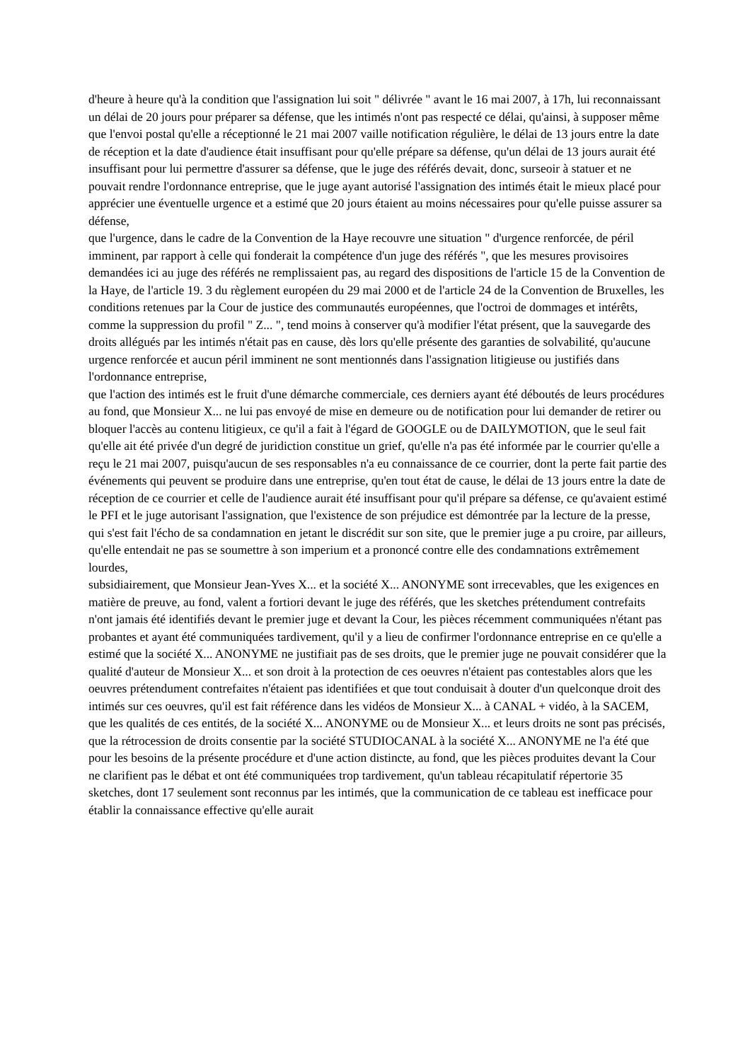d'heure à heure qu'à la condition que l'assignation lui soit " délivrée " avant le 16 mai 2007, à 17h, lui reconnaissant un délai de 20 jours pour préparer sa défense, que les intimés n'ont pas respecté ce délai, qu'ainsi, à supposer même que l'envoi postal qu'elle a réceptionné le 21 mai 2007 vaille notification régulière, le délai de 13 jours entre la date de réception et la date d'audience était insuffisant pour qu'elle prépare sa défense, qu'un délai de 13 jours aurait été insuffisant pour lui permettre d'assurer sa défense, que le juge des référés devait, donc, surseoir à statuer et ne pouvait rendre l'ordonnance entreprise, que le juge ayant autorisé l'assignation des intimés était le mieux placé pour apprécier une éventuelle urgence et a estimé que 20 jours étaient au moins nécessaires pour qu'elle puisse assurer sa défense,
que l'urgence, dans le cadre de la Convention de la Haye recouvre une situation " d'urgence renforcée, de péril imminent, par rapport à celle qui fonderait la compétence d'un juge des référés ", que les mesures provisoires demandées ici au juge des référés ne remplissaient pas, au regard des dispositions de l'article 15 de la Convention de la Haye, de l'article 19. 3 du règlement européen du 29 mai 2000 et de l'article 24 de la Convention de Bruxelles, les conditions retenues par la Cour de justice des communautés européennes, que l'octroi de dommages et intérêts, comme la suppression du profil " Z... ", tend moins à conserver qu'à modifier l'état présent, que la sauvegarde des droits allégués par les intimés n'était pas en cause, dès lors qu'elle présente des garanties de solvabilité, qu'aucune urgence renforcée et aucun péril imminent ne sont mentionnés dans l'assignation litigieuse ou justifiés dans l'ordonnance entreprise,
que l'action des intimés est le fruit d'une démarche commerciale, ces derniers ayant été déboutés de leurs procédures au fond, que Monsieur X... ne lui pas envoyé de mise en demeure ou de notification pour lui demander de retirer ou bloquer l'accès au contenu litigieux, ce qu'il a fait à l'égard de GOOGLE ou de DAILYMOTION, que le seul fait qu'elle ait été privée d'un degré de juridiction constitue un grief, qu'elle n'a pas été informée par le courrier qu'elle a reçu le 21 mai 2007, puisqu'aucun de ses responsables n'a eu connaissance de ce courrier, dont la perte fait partie des événements qui peuvent se produire dans une entreprise, qu'en tout état de cause, le délai de 13 jours entre la date de réception de ce courrier et celle de l'audience aurait été insuffisant pour qu'il prépare sa défense, ce qu'avaient estimé le PFI et le juge autorisant l'assignation, que l'existence de son préjudice est démontrée par la lecture de la presse, qui s'est fait l'écho de sa condamnation en jetant le discrédit sur son site, que le premier juge a pu croire, par ailleurs, qu'elle entendait ne pas se soumettre à son imperium et a prononcé contre elle des condamnations extrêmement lourdes,
subsidiairement, que Monsieur Jean-Yves X... et la société X... ANONYME sont irrecevables, que les exigences en matière de preuve, au fond, valent a fortiori devant le juge des référés, que les sketches prétendument contrefaits n'ont jamais été identifiés devant le premier juge et devant la Cour, les pièces récemment communiquées n'étant pas probantes et ayant été communiquées tardivement, qu'il y a lieu de confirmer l'ordonnance entreprise en ce qu'elle a estimé que la société X... ANONYME ne justifiait pas de ses droits, que le premier juge ne pouvait considérer que la qualité d'auteur de Monsieur X... et son droit à la protection de ces oeuvres n'étaient pas contestables alors que les oeuvres prétendument contrefaites n'étaient pas identifiées et que tout conduisait à douter d'un quelconque droit des intimés sur ces oeuvres, qu'il est fait référence dans les vidéos de Monsieur X... à CANAL + vidéo, à la SACEM, que les qualités de ces entités, de la société X... ANONYME ou de Monsieur X... et leurs droits ne sont pas précisés, que la rétrocession de droits consentie par la société STUDIOCANAL à la société X... ANONYME ne l'a été que pour les besoins de la présente procédure et d'une action distincte, au fond, que les pièces produites devant la Cour ne clarifient pas le débat et ont été communiquées trop tardivement, qu'un tableau récapitulatif répertorie 35 sketches, dont 17 seulement sont reconnus par les intimés, que la communication de ce tableau est inefficace pour établir la connaissance effective qu'elle aurait